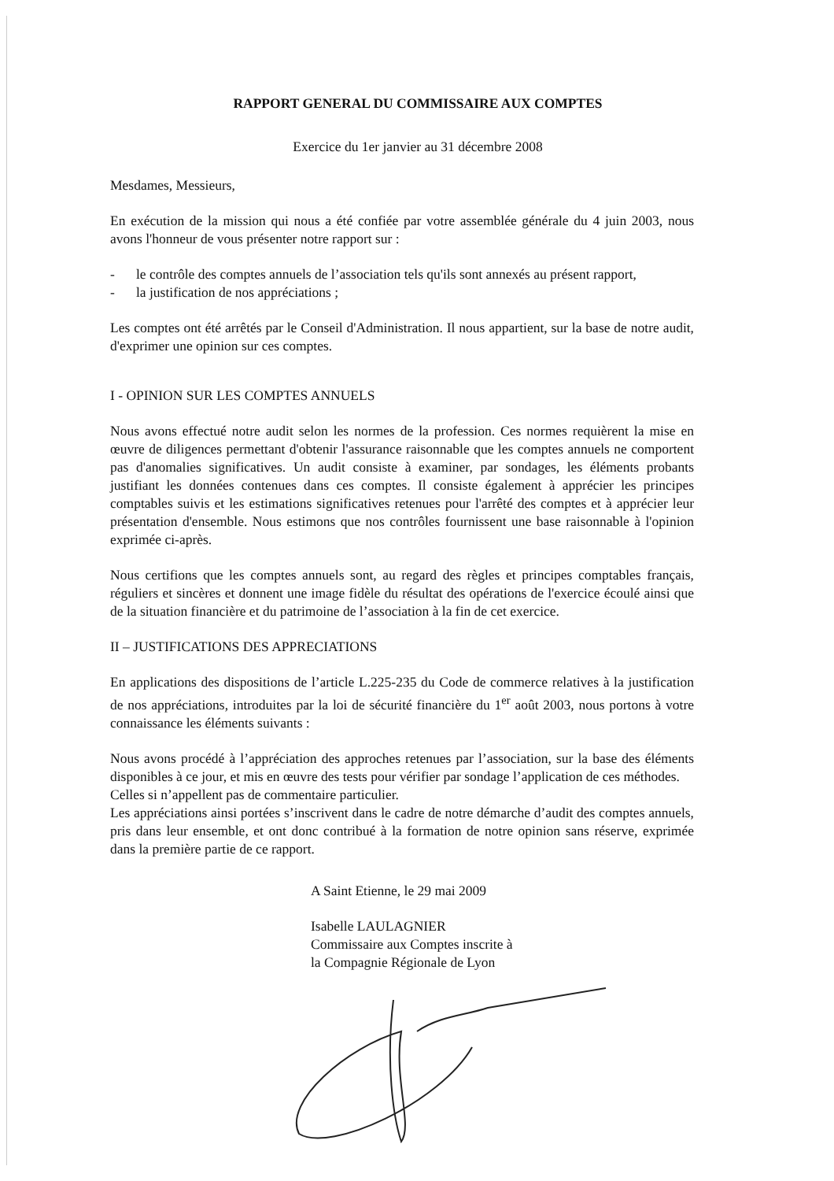RAPPORT GENERAL DU COMMISSAIRE AUX COMPTES
Exercice du 1er janvier au 31 décembre 2008
Mesdames, Messieurs,
En exécution de la mission qui nous a été confiée par votre assemblée générale du 4 juin 2003, nous avons l'honneur de vous présenter notre rapport sur :
- le contrôle des comptes annuels de l’association tels qu'ils sont annexés au présent rapport,
- la justification de nos appréciations ;
Les comptes ont été arrêtés par le Conseil d'Administration. Il nous appartient, sur la base de notre audit, d'exprimer une opinion sur ces comptes.
I - OPINION SUR LES COMPTES ANNUELS
Nous avons effectué notre audit selon les normes de la profession. Ces normes requièrent la mise en œuvre de diligences permettant d'obtenir l'assurance raisonnable que les comptes annuels ne comportent pas d'anomalies significatives. Un audit consiste à examiner, par sondages, les éléments probants justifiant les données contenues dans ces comptes. Il consiste également à apprécier les principes comptables suivis et les estimations significatives retenues pour l'arrêté des comptes et à apprécier leur présentation d'ensemble. Nous estimons que nos contrôles fournissent une base raisonnable à l'opinion exprimée ci-après.
Nous certifions que les comptes annuels sont, au regard des règles et principes comptables français, réguliers et sincères et donnent une image fidèle du résultat des opérations de l'exercice écoulé ainsi que de la situation financière et du patrimoine de l’association à la fin de cet exercice.
II – JUSTIFICATIONS DES APPRECIATIONS
En applications des dispositions de l’article L.225-235 du Code de commerce relatives à la justification de nos appréciations, introduites par la loi de sécurité financière du 1<sup>er</sup> août 2003, nous portons à votre connaissance les éléments suivants :
Nous avons procédé à l’appréciation des approches retenues par l’association, sur la base des éléments disponibles à ce jour, et mis en œuvre des tests pour vérifier par sondage l’application de ces méthodes.
Celles si n’appellent pas de commentaire particulier.
Les appréciations ainsi portées s’inscrivent dans le cadre de notre démarche d’audit des comptes annuels, pris dans leur ensemble, et ont donc contribué à la formation de notre opinion sans réserve, exprimée dans la première partie de ce rapport.
A Saint Etienne, le 29 mai 2009
Isabelle LAULAGNIER
Commissaire aux Comptes inscrite à
la Compagnie Régionale de Lyon